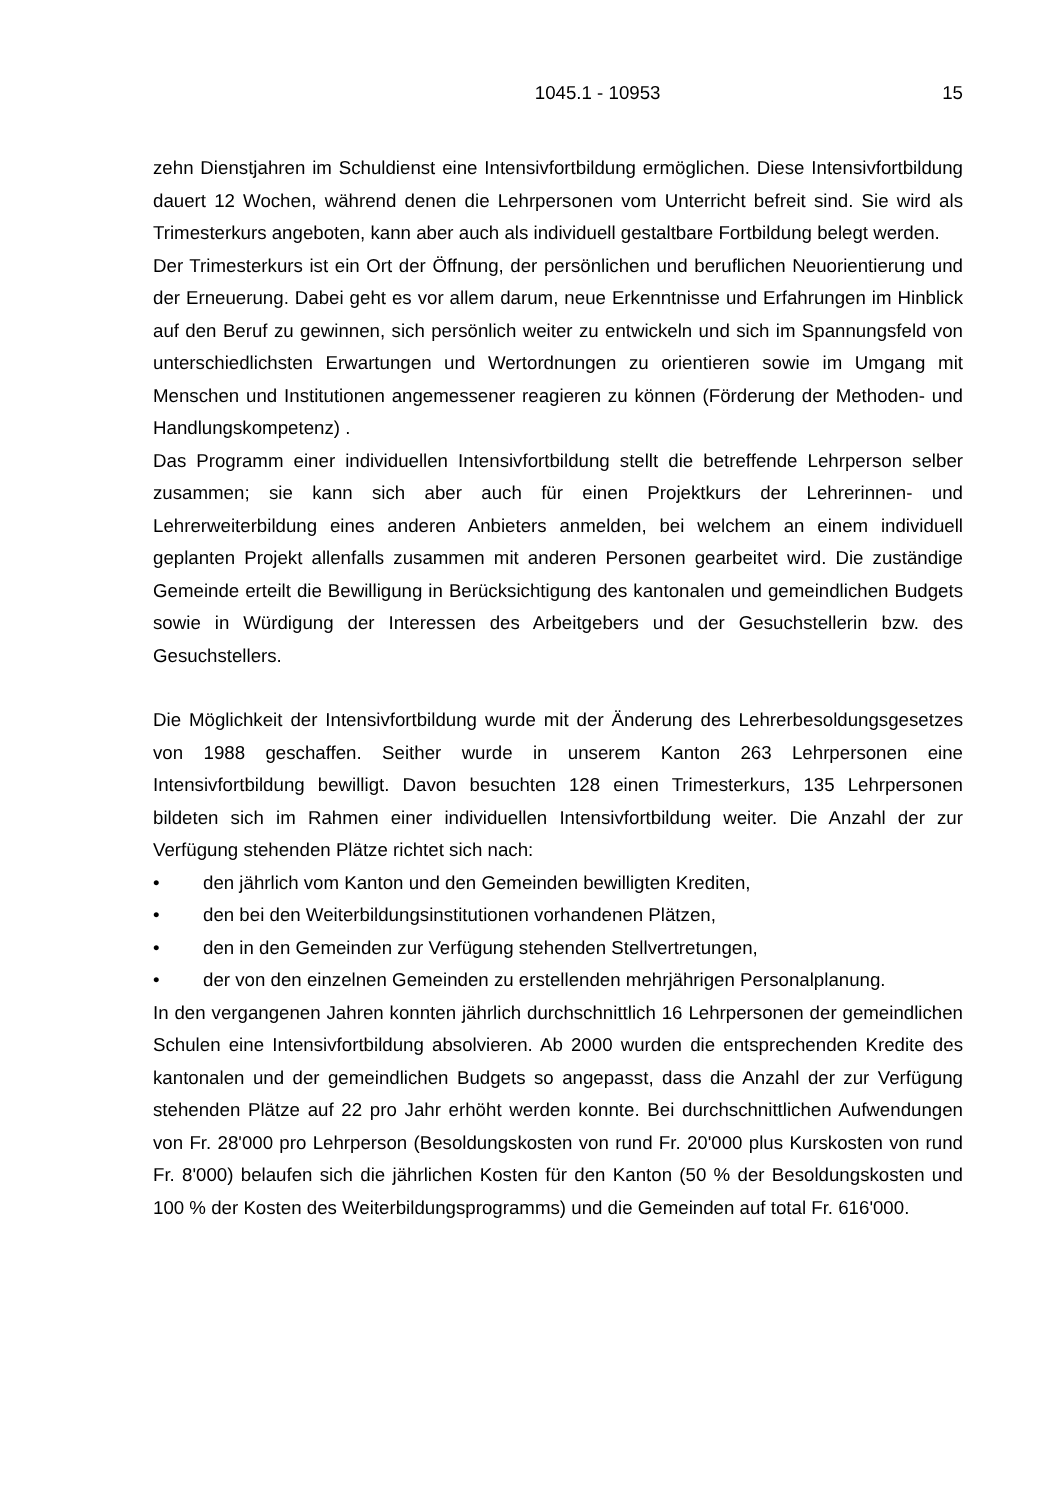1045.1 - 10953 15
zehn Dienstjahren im Schuldienst eine Intensivfortbildung ermöglichen. Diese Intensivfortbildung dauert 12 Wochen, während denen die Lehrpersonen vom Unterricht befreit sind. Sie wird als Trimesterkurs angeboten, kann aber auch als individuell gestaltbare Fortbildung belegt werden.
Der Trimesterkurs ist ein Ort der Öffnung, der persönlichen und beruflichen Neuorientierung und der Erneuerung. Dabei geht es vor allem darum, neue Erkenntnisse und Erfahrungen im Hinblick auf den Beruf zu gewinnen, sich persönlich weiter zu entwickeln und sich im Spannungsfeld von unterschiedlichsten Erwartungen und Wertordnungen zu orientieren sowie im Umgang mit Menschen und Institutionen angemessener reagieren zu können (Förderung der Methoden- und Handlungskompetenz) .
Das Programm einer individuellen Intensivfortbildung stellt die betreffende Lehrperson selber zusammen; sie kann sich aber auch für einen Projektkurs der Lehrerinnen- und Lehrerweiterbildung eines anderen Anbieters anmelden, bei welchem an einem individuell geplanten Projekt allenfalls zusammen mit anderen Personen gearbeitet wird. Die zuständige Gemeinde erteilt die Bewilligung in Berücksichtigung des kantonalen und gemeindlichen Budgets sowie in Würdigung der Interessen des Arbeitgebers und der Gesuchstellerin bzw. des Gesuchstellers.
Die Möglichkeit der Intensivfortbildung wurde mit der Änderung des Lehrerbesoldungsgesetzes von 1988 geschaffen. Seither wurde in unserem Kanton 263 Lehrpersonen eine Intensivfortbildung bewilligt. Davon besuchten 128 einen Trimesterkurs, 135 Lehrpersonen bildeten sich im Rahmen einer individuellen Intensivfortbildung weiter. Die Anzahl der zur Verfügung stehenden Plätze richtet sich nach:
• den jährlich vom Kanton und den Gemeinden bewilligten Krediten,
• den bei den Weiterbildungsinstitutionen vorhandenen Plätzen,
• den in den Gemeinden zur Verfügung stehenden Stellvertretungen,
• der von den einzelnen Gemeinden zu erstellenden mehrjährigen Personalplanung.
In den vergangenen Jahren konnten jährlich durchschnittlich 16 Lehrpersonen der gemeindlichen Schulen eine Intensivfortbildung absolvieren. Ab 2000 wurden die entsprechenden Kredite des kantonalen und der gemeindlichen Budgets so angepasst, dass die Anzahl der zur Verfügung stehenden Plätze auf 22 pro Jahr erhöht werden konnte. Bei durchschnittlichen Aufwendungen von Fr. 28'000 pro Lehrperson (Besoldungskosten von rund Fr. 20'000 plus Kurskosten von rund Fr. 8'000) belaufen sich die jährlichen Kosten für den Kanton (50 % der Besoldungskosten und 100 % der Kosten des Weiterbildungsprogramms) und die Gemeinden auf total Fr. 616'000.